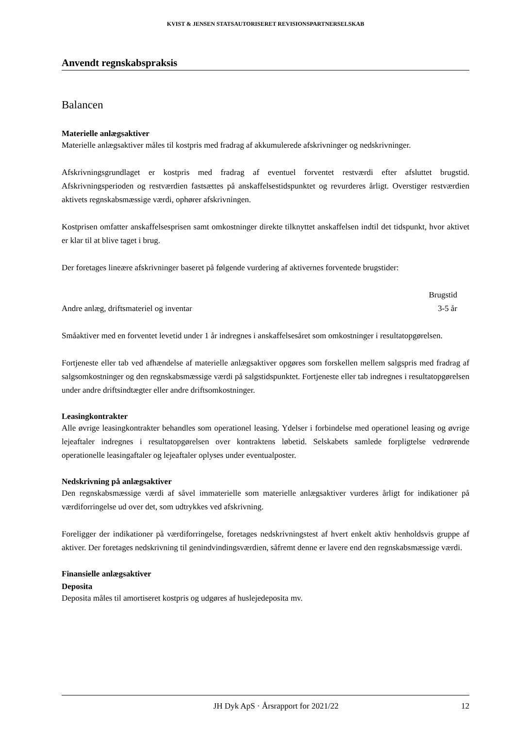KVIST & JENSEN STATSAUTORISERET REVISIONSPARTNERSELSKAB
Anvendt regnskabspraksis
Balancen
Materielle anlægsaktiver
Materielle anlægsaktiver måles til kostpris med fradrag af akkumulerede afskrivninger og nedskrivninger.
Afskrivningsgrundlaget er kostpris med fradrag af eventuel forventet restværdi efter afsluttet brugstid. Afskrivningsperioden og restværdien fastsættes på anskaffelsestidspunktet og revurderes årligt. Overstiger restværdien aktivets regnskabsmæssige værdi, ophører afskrivningen.
Kostprisen omfatter anskaffelsesprisen samt omkostninger direkte tilknyttet anskaffelsen indtil det tidspunkt, hvor aktivet er klar til at blive taget i brug.
Der foretages lineære afskrivninger baseret på følgende vurdering af aktivernes forventede brugstider:
| | Brugstid |
| --- | --- |
| Andre anlæg, driftsmateriel og inventar | 3-5 år |
Småaktiver med en forventet levetid under 1 år indregnes i anskaffelsesåret som omkostninger i resultatopgørelsen.
Fortjeneste eller tab ved afhændelse af materielle anlægsaktiver opgøres som forskellen mellem salgspris med fradrag af salgsomkostninger og den regnskabsmæssige værdi på salgstidspunktet. Fortjeneste eller tab indregnes i resultatopgørelsen under andre driftsindtægter eller andre driftsomkostninger.
Leasingkontrakter
Alle øvrige leasingkontrakter behandles som operationel leasing. Ydelser i forbindelse med operationel leasing og øvrige lejeaftaler indregnes i resultatopgørelsen over kontraktens løbetid. Selskabets samlede forpligtelse vedrørende operationelle leasingaftaler og lejeaftaler oplyses under eventualposter.
Nedskrivning på anlægsaktiver
Den regnskabsmæssige værdi af såvel immaterielle som materielle anlægsaktiver vurderes årligt for indikationer på værdiforringelse ud over det, som udtrykkes ved afskrivning.
Foreligger der indikationer på værdiforringelse, foretages nedskrivningstest af hvert enkelt aktiv henholdsvis gruppe af aktiver. Der foretages nedskrivning til genindvindingsværdien, såfremt denne er lavere end den regnskabsmæssige værdi.
Finansielle anlægsaktiver
Deposita
Deposita måles til amortiseret kostpris og udgøres af huslejedeposita mv.
JH Dyk ApS · Årsrapport for 2021/22 12